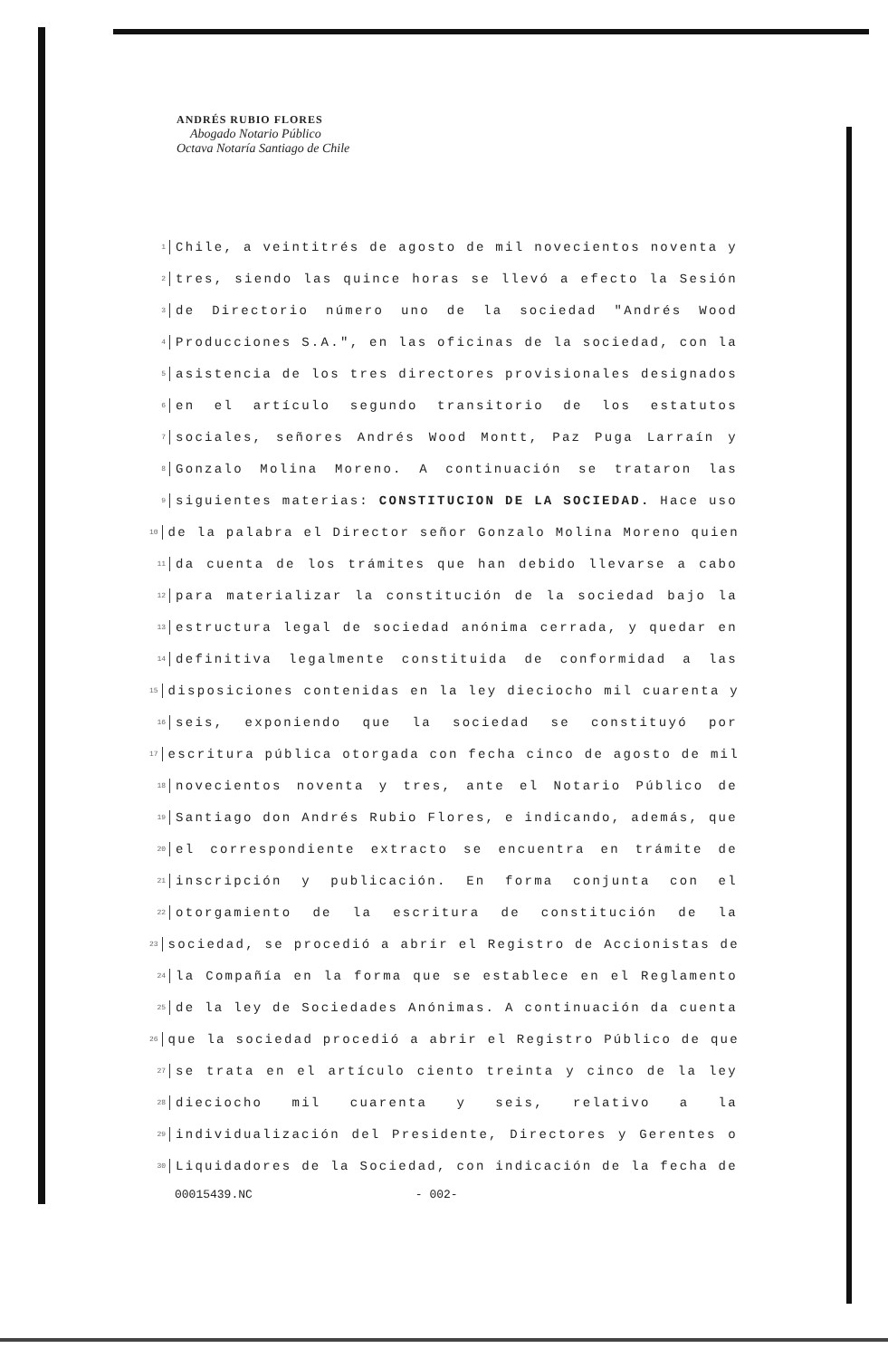ANDRÉS RUBIO FLORES
Abogado Notario Público
Octava Notaría Santiago de Chile
1 Chile, a veintitrés de agosto de mil novecientos noventa y
2 tres, siendo las quince horas se llevó a efecto la Sesión
3 de Directorio número uno de la sociedad "Andrés Wood
4 Producciones S.A.", en las oficinas de la sociedad, con la
5 asistencia de los tres directores provisionales designados
6 en el artículo segundo transitorio de los estatutos
7 sociales, señores Andrés Wood Montt, Paz Puga Larraín y
8 Gonzalo Molina Moreno. A continuación se trataron las
9 siguientes materias: CONSTITUCION DE LA SOCIEDAD. Hace uso
10 de la palabra el Director señor Gonzalo Molina Moreno quien
11 da cuenta de los trámites que han debido llevarse a cabo
12 para materializar la constitución de la sociedad bajo la
13 estructura legal de sociedad anónima cerrada, y quedar en
14 definitiva legalmente constituida de conformidad a las
15 disposiciones contenidas en la ley dieciocho mil cuarenta y
16 seis, exponiendo que la sociedad se constituyó por
17 escritura pública otorgada con fecha cinco de agosto de mil
18 novecientos noventa y tres, ante el Notario Público de
19 Santiago don Andrés Rubio Flores, e indicando, además, que
20 el correspondiente extracto se encuentra en trámite de
21 inscripción y publicación. En forma conjunta con el
22 otorgamiento de la escritura de constitución de la
23 sociedad, se procedió a abrir el Registro de Accionistas de
24 la Compañía en la forma que se establece en el Reglamento
25 de la ley de Sociedades Anónimas. A continuación da cuenta
26 que la sociedad procedió a abrir el Registro Público de que
27 se trata en el artículo ciento treinta y cinco de la ley
28 dieciocho mil cuarenta y seis, relativo a la
29 individualización del Presidente, Directores y Gerentes o
30 Liquidadores de la Sociedad, con indicación de la fecha de
00015439.NC - 002-